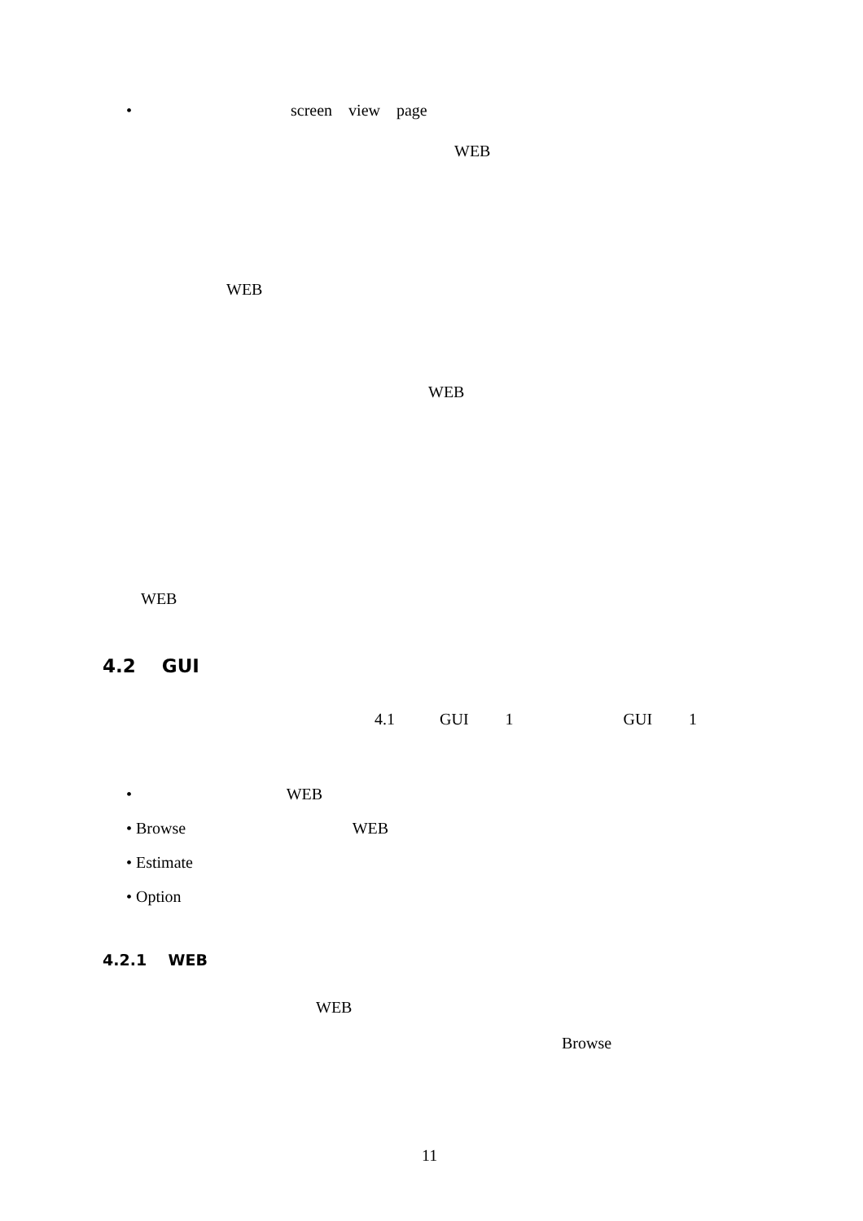• screen view page
WEB
WEB
WEB
WEB
4.2 GUI
4.1 GUI 1 GUI 1
• WEB
• Browse WEB
• Estimate
• Option
4.2.1 WEB
WEB
Browse
11